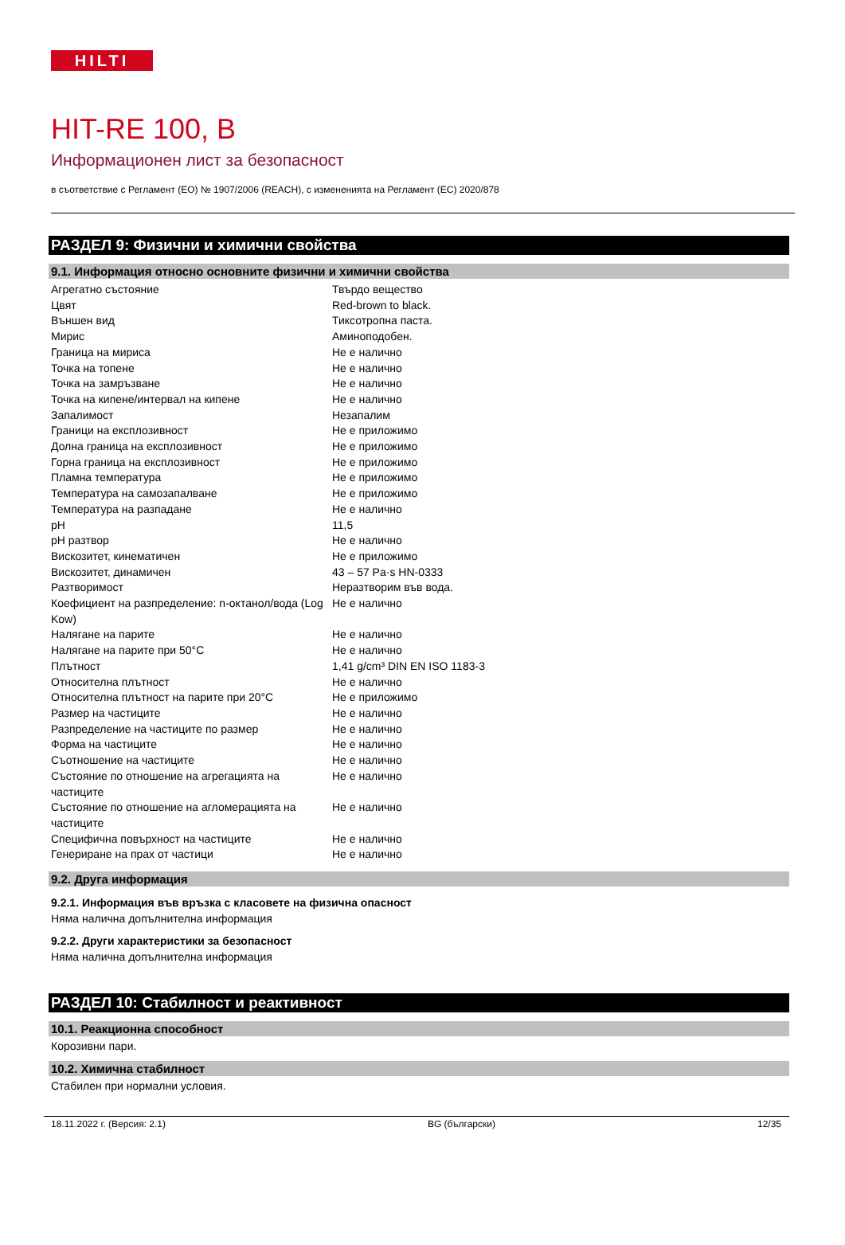HILTI
HIT-RE 100, B
Информационен лист за безопасност
в съответствие с Регламент (ЕО) № 1907/2006 (REACH), с измененията на Регламент (ЕС) 2020/878
РАЗДЕЛ 9: Физични и химични свойства
9.1. Информация относно основните физични и химични свойства
| Агрегатно състояние | Твърдо вещество |
| Цвят | Red-brown to black. |
| Външен вид | Тиксотропна паста. |
| Мирис | Аминоподобен. |
| Граница на мириса | Не е налично |
| Точка на топене | Не е налично |
| Точка на замръзване | Не е налично |
| Точка на кипене/интервал на кипене | Не е налично |
| Запалимост | Незапалим |
| Граници на експлозивност | Не е приложимо |
| Долна граница на експлозивност | Не е приложимо |
| Горна граница на експлозивност | Не е приложимо |
| Пламна температура | Не е приложимо |
| Температура на самозапалване | Не е приложимо |
| Температура на разпадане | Не е налично |
| pH | 11,5 |
| pH разтвор | Не е налично |
| Вискозитет, кинематичен | Не е приложимо |
| Вискозитет, динамичен | 43 – 57 Pa·s HN-0333 |
| Разтворимост | Неразтворим във вода. |
| Коефициент на разпределение: n-октанол/вода (Log Kow) | Не е налично |
| Налягане на парите | Не е налично |
| Налягане на парите при 50°C | Не е налично |
| Плътност | 1,41 g/cm³ DIN EN ISO 1183-3 |
| Относителна плътност | Не е налично |
| Относителна плътност на парите при 20°C | Не е приложимо |
| Размер на частиците | Не е налично |
| Разпределение на частиците по размер | Не е налично |
| Форма на частиците | Не е налично |
| Съотношение на частиците | Не е налично |
| Състояние по отношение на агрегацията на частиците | Не е налично |
| Състояние по отношение на агломерацията на частиците | Не е налично |
| Специфична повърхност на частиците | Не е налично |
| Генериране на прах от частици | Не е налично |
9.2. Друга информация
9.2.1. Информация във връзка с класовете на физична опасност
Няма налична допълнителна информация
9.2.2. Други характеристики за безопасност
Няма налична допълнителна информация
РАЗДЕЛ 10: Стабилност и реактивност
10.1. Реакционна способност
Корозивни пари.
10.2. Химична стабилност
Стабилен при нормални условия.
18.11.2022 г. (Версия: 2.1) BG (български) 12/35